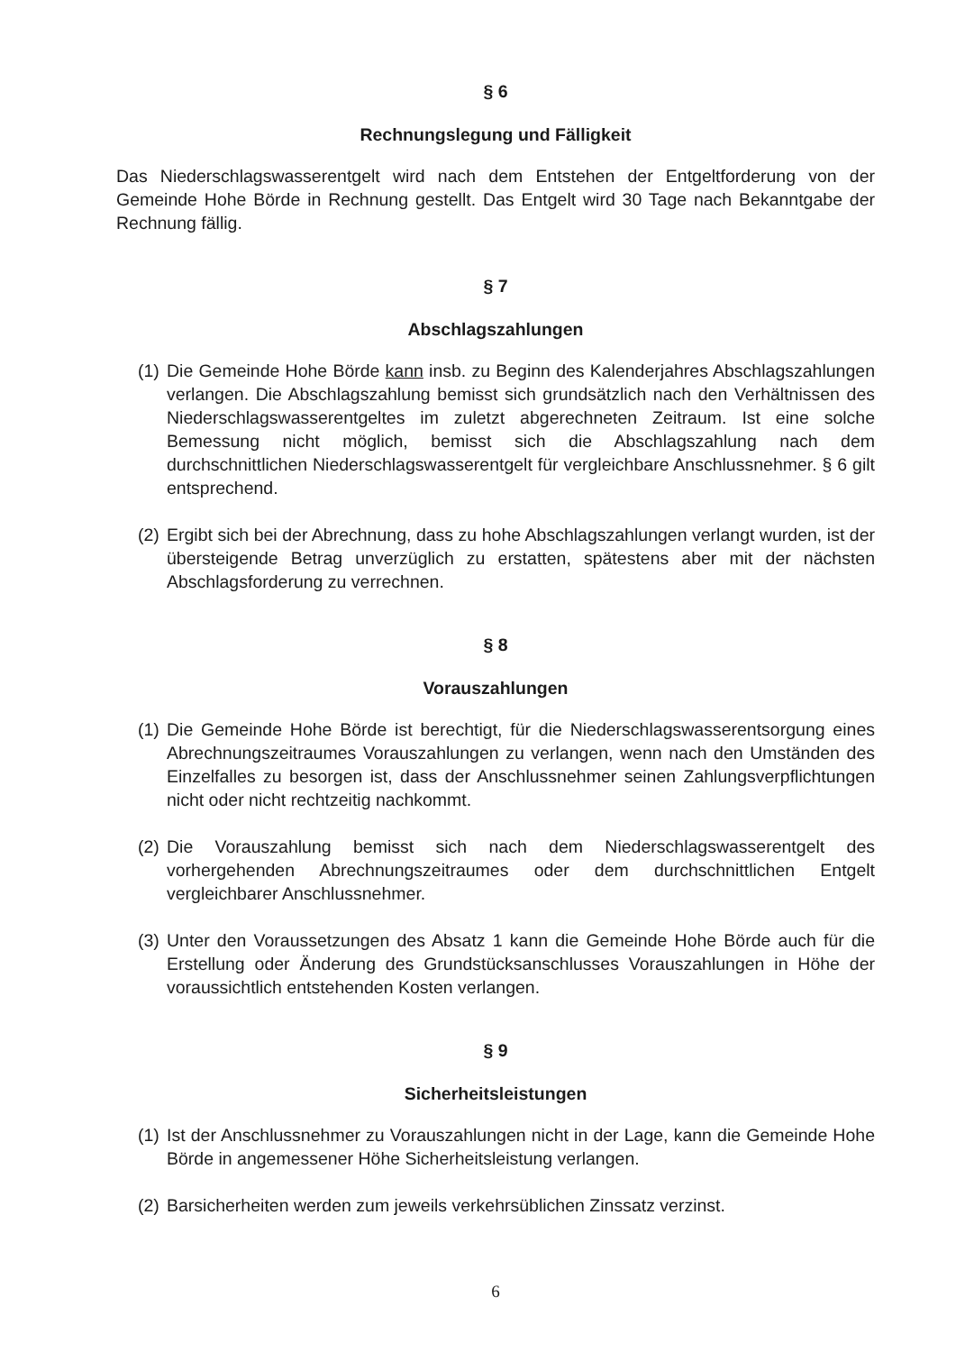§ 6
Rechnungslegung und Fälligkeit
Das Niederschlagswasserentgelt wird nach dem Entstehen der Entgeltforderung von der Gemeinde Hohe Börde in Rechnung gestellt. Das Entgelt wird 30 Tage nach Bekanntgabe der Rechnung fällig.
§ 7
Abschlagszahlungen
(1) Die Gemeinde Hohe Börde kann insb. zu Beginn des Kalenderjahres Abschlagszahlungen verlangen. Die Abschlagszahlung bemisst sich grundsätzlich nach den Verhältnissen des Niederschlagswasserentgeltes im zuletzt abgerechneten Zeitraum. Ist eine solche Bemessung nicht möglich, bemisst sich die Abschlagszahlung nach dem durchschnittlichen Niederschlagswasserentgelt für vergleichbare Anschlussnehmer. § 6 gilt entsprechend.
(2) Ergibt sich bei der Abrechnung, dass zu hohe Abschlagszahlungen verlangt wurden, ist der übersteigende Betrag unverzüglich zu erstatten, spätestens aber mit der nächsten Abschlagsforderung zu verrechnen.
§ 8
Vorauszahlungen
(1) Die Gemeinde Hohe Börde ist berechtigt, für die Niederschlagswasserentsorgung eines Abrechnungszeitraumes Vorauszahlungen zu verlangen, wenn nach den Umständen des Einzelfalles zu besorgen ist, dass der Anschlussnehmer seinen Zahlungsverpflichtungen nicht oder nicht rechtzeitig nachkommt.
(2) Die Vorauszahlung bemisst sich nach dem Niederschlagswasserentgelt des vorhergehenden Abrechnungszeitraumes oder dem durchschnittlichen Entgelt vergleichbarer Anschlussnehmer.
(3) Unter den Voraussetzungen des Absatz 1 kann die Gemeinde Hohe Börde auch für die Erstellung oder Änderung des Grundstücksanschlusses Vorauszahlungen in Höhe der voraussichtlich entstehenden Kosten verlangen.
§ 9
Sicherheitsleistungen
(1) Ist der Anschlussnehmer zu Vorauszahlungen nicht in der Lage, kann die Gemeinde Hohe Börde in angemessener Höhe Sicherheitsleistung verlangen.
(2) Barsicherheiten werden zum jeweils verkehrsüblichen Zinssatz verzinst.
6